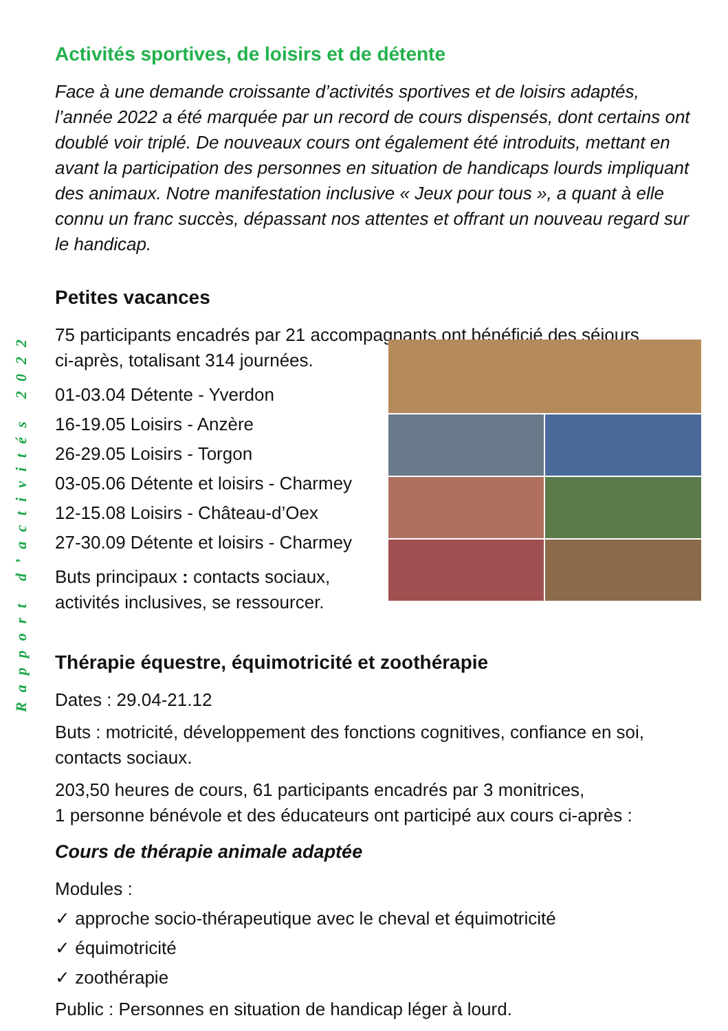Rapport d’activités 2022
Activités sportives, de loisirs et de détente
Face à une demande croissante d’activités sportives et de loisirs adaptés, l’année 2022 a été marquée par un record de cours dispensés, dont certains ont doublé voir triplé. De nouveaux cours ont également été introduits, mettant en avant la participation des personnes en situation de handicaps lourds impliquant des animaux. Notre manifestation inclusive « Jeux pour tous », a quant à elle connu un franc succès, dépassant nos attentes et offrant un nouveau regard sur le handicap.
Petites vacances
75 participants encadrés par 21 accompagnants ont bénéficié des séjours
ci-après, totalisant 314 journées.
01-03.04 Détente - Yverdon
16-19.05 Loisirs - Anzère
26-29.05 Loisirs - Torgon
03-05.06 Détente et loisirs - Charmey
12-15.08 Loisirs - Château-d’Oex
27-30.09 Détente et loisirs - Charmey
Buts principaux : contacts sociaux, activités inclusives, se ressourcer.
Thérapie équestre, équimotricité et zoothérapie
Dates : 29.04-21.12
Buts : motricité, développement des fonctions cognitives, confiance en soi, contacts sociaux.
203,50 heures de cours, 61 participants encadrés par 3 monitrices,
1 personne bénévole et des éducateurs ont participé aux cours ci-après :
Cours de thérapie animale adaptée
Modules :
✓ approche socio-thérapeutique avec le cheval et équimotricité
✓ équimotricité
✓ zoothérapie
Public : Personnes en situation de handicap léger à lourd.